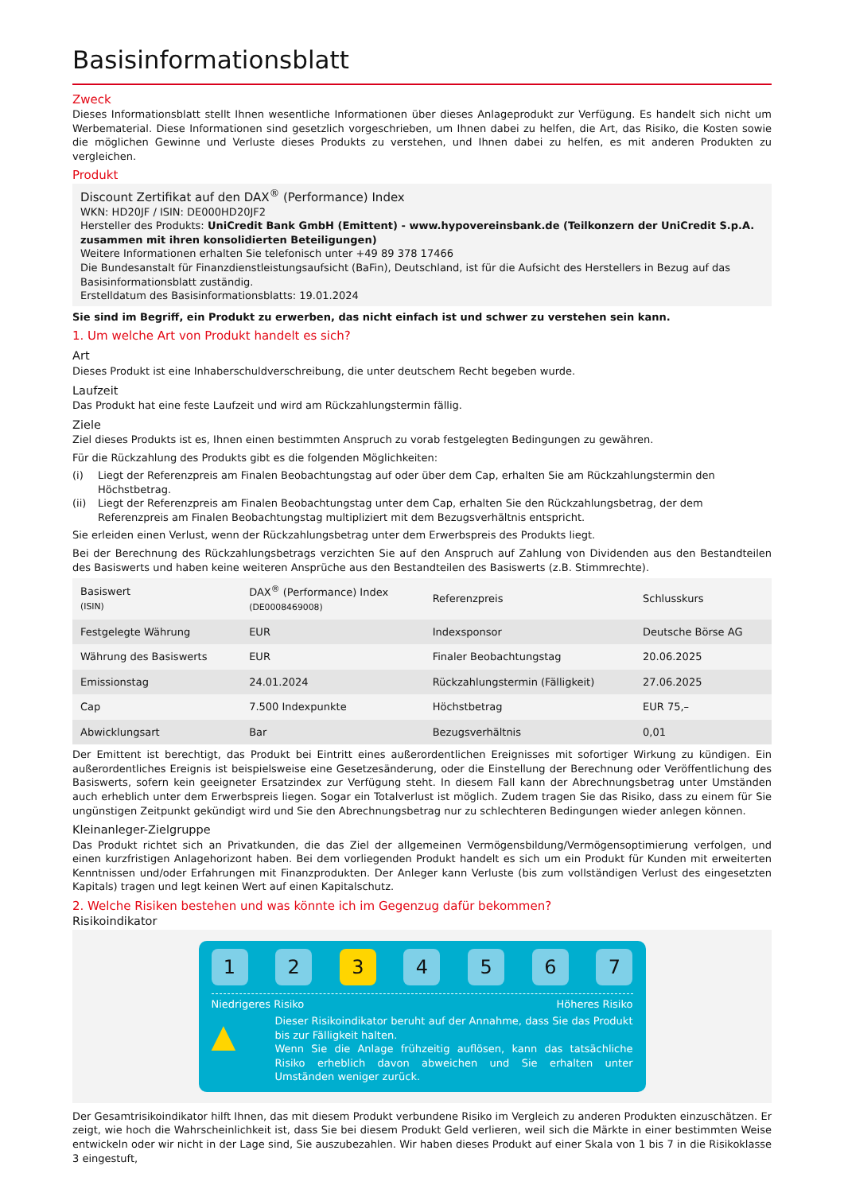Basisinformationsblatt
Zweck
Dieses Informationsblatt stellt Ihnen wesentliche Informationen über dieses Anlageprodukt zur Verfügung. Es handelt sich nicht um Werbematerial. Diese Informationen sind gesetzlich vorgeschrieben, um Ihnen dabei zu helfen, die Art, das Risiko, die Kosten sowie die möglichen Gewinne und Verluste dieses Produkts zu verstehen, und Ihnen dabei zu helfen, es mit anderen Produkten zu vergleichen.
Produkt
Discount Zertifikat auf den DAX<sup>®</sup> (Performance) Index
WKN: HD20JF / ISIN: DE000HD20JF2
Hersteller des Produkts: UniCredit Bank GmbH (Emittent) - www.hypovereinsbank.de (Teilkonzern der UniCredit S.p.A. zusammen mit ihren konsolidierten Beteiligungen)
Weitere Informationen erhalten Sie telefonisch unter +49 89 378 17466
Die Bundesanstalt für Finanzdienstleistungsaufsicht (BaFin), Deutschland, ist für die Aufsicht des Herstellers in Bezug auf das Basisinformationsblatt zuständig.
Erstelldatum des Basisinformationsblatts: 19.01.2024
Sie sind im Begriff, ein Produkt zu erwerben, das nicht einfach ist und schwer zu verstehen sein kann.
1. Um welche Art von Produkt handelt es sich?
Art
Dieses Produkt ist eine Inhaberschuldverschreibung, die unter deutschem Recht begeben wurde.
Laufzeit
Das Produkt hat eine feste Laufzeit und wird am Rückzahlungstermin fällig.
Ziele
Ziel dieses Produkts ist es, Ihnen einen bestimmten Anspruch zu vorab festgelegten Bedingungen zu gewähren.
Für die Rückzahlung des Produkts gibt es die folgenden Möglichkeiten:
(i) Liegt der Referenzpreis am Finalen Beobachtungstag auf oder über dem Cap, erhalten Sie am Rückzahlungstermin den Höchstbetrag.
(ii) Liegt der Referenzpreis am Finalen Beobachtungstag unter dem Cap, erhalten Sie den Rückzahlungsbetrag, der dem Referenzpreis am Finalen Beobachtungstag multipliziert mit dem Bezugsverhältnis entspricht.
Sie erleiden einen Verlust, wenn der Rückzahlungsbetrag unter dem Erwerbspreis des Produkts liegt.
Bei der Berechnung des Rückzahlungsbetrags verzichten Sie auf den Anspruch auf Zahlung von Dividenden aus den Bestandteilen des Basiswerts und haben keine weiteren Ansprüche aus den Bestandteilen des Basiswerts (z.B. Stimmrechte).
| Basiswert (ISIN) | DAX<sup>®</sup> (Performance) Index (DE0008469008) | Referenzpreis | Schlusskurs |
| Festgelegte Währung | EUR | Indexsponsor | Deutsche Börse AG |
| Währung des Basiswerts | EUR | Finaler Beobachtungstag | 20.06.2025 |
| Emissionstag | 24.01.2024 | Rückzahlungstermin (Fälligkeit) | 27.06.2025 |
| Cap | 7.500 Indexpunkte | Höchstbetrag | EUR 75,– |
| Abwicklungsart | Bar | Bezugsverhältnis | 0,01 |
Der Emittent ist berechtigt, das Produkt bei Eintritt eines außerordentlichen Ereignisses mit sofortiger Wirkung zu kündigen. Ein außerordentliches Ereignis ist beispielsweise eine Gesetzesänderung, oder die Einstellung der Berechnung oder Veröffentlichung des Basiswerts, sofern kein geeigneter Ersatzindex zur Verfügung steht. In diesem Fall kann der Abrechnungsbetrag unter Umständen auch erheblich unter dem Erwerbspreis liegen. Sogar ein Totalverlust ist möglich. Zudem tragen Sie das Risiko, dass zu einem für Sie ungünstigen Zeitpunkt gekündigt wird und Sie den Abrechnungsbetrag nur zu schlechteren Bedingungen wieder anlegen können.
Kleinanleger-Zielgruppe
Das Produkt richtet sich an Privatkunden, die das Ziel der allgemeinen Vermögensbildung/Vermögensoptimierung verfolgen, und einen kurzfristigen Anlagehorizont haben. Bei dem vorliegenden Produkt handelt es sich um ein Produkt für Kunden mit erweiterten Kenntnissen und/oder Erfahrungen mit Finanzprodukten. Der Anleger kann Verluste (bis zum vollständigen Verlust des eingesetzten Kapitals) tragen und legt keinen Wert auf einen Kapitalschutz.
2. Welche Risiken bestehen und was könnte ich im Gegenzug dafür bekommen?
Risikoindikator
1 2 3 4 5 6 7
Niedrigeres Risiko Höheres Risiko
▲
Dieser Risikoindikator beruht auf der Annahme, dass Sie das Produkt bis zur Fälligkeit halten.
Wenn Sie die Anlage frühzeitig auflösen, kann das tatsächliche Risiko erheblich davon abweichen und Sie erhalten unter Umständen weniger zurück.
Der Gesamtrisikoindikator hilft Ihnen, das mit diesem Produkt verbundene Risiko im Vergleich zu anderen Produkten einzuschätzen. Er zeigt, wie hoch die Wahrscheinlichkeit ist, dass Sie bei diesem Produkt Geld verlieren, weil sich die Märkte in einer bestimmten Weise entwickeln oder wir nicht in der Lage sind, Sie auszubezahlen. Wir haben dieses Produkt auf einer Skala von 1 bis 7 in die Risikoklasse 3 eingestuft,